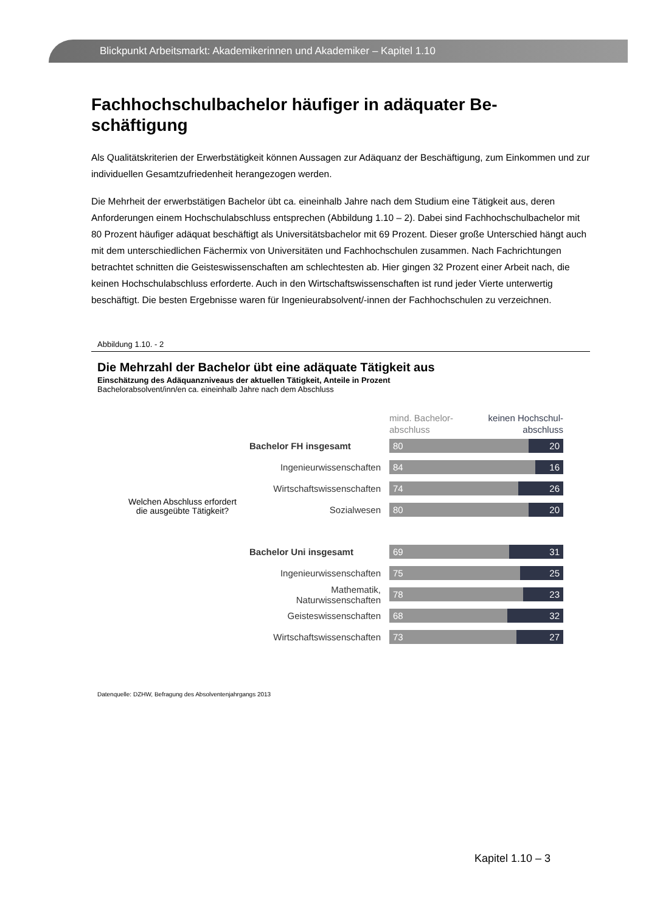Blickpunkt Arbeitsmarkt: Akademikerinnen und Akademiker – Kapitel 1.10
Fachhochschulbachelor häufiger in adäquater Be-
schäftigung
Als Qualitätskriterien der Erwerbstätigkeit können Aussagen zur Adäquanz der Beschäftigung, zum Einkommen und zur individuellen Gesamtzufriedenheit herangezogen werden.
Die Mehrheit der erwerbstätigen Bachelor übt ca. eineinhalb Jahre nach dem Studium eine Tätigkeit aus, deren Anforderungen einem Hochschulabschluss entsprechen (Abbildung 1.10 – 2). Dabei sind Fachhochschulbachelor mit 80 Prozent häufiger adäquat beschäftigt als Universitätsbachelor mit 69 Prozent. Dieser große Unterschied hängt auch mit dem unterschiedlichen Fächermix von Universitäten und Fachhochschulen zusammen. Nach Fachrichtungen betrachtet schnitten die Geisteswissenschaften am schlechtesten ab. Hier gingen 32 Prozent einer Arbeit nach, die keinen Hochschulabschluss erforderte. Auch in den Wirtschaftswissenschaften ist rund jeder Vierte unterwertig beschäftigt. Die besten Ergebnisse waren für Ingenieurabsolvent/-innen der Fachhochschulen zu verzeichnen.
Abbildung 1.10. - 2
Die Mehrzahl der Bachelor übt eine adäquate Tätigkeit aus
Einschätzung des Adäquanzniveaus der aktuellen Tätigkeit, Anteile in Prozent
Bachelorabsolvent/inn/en ca. eineinhalb Jahre nach dem Abschluss
mind. Bachelor-
abschluss
keinen Hochschul-
abschluss
Welchen Abschluss erfordert die ausgeübte Tätigkeit?
Bachelor FH insgesamt
80 20
Ingenieurwissenschaften
84 16
Wirtschaftswissenschaften
74 26
Sozialwesen
80 20
Bachelor Uni insgesamt
69 31
Ingenieurwissenschaften
75 25
Mathematik,
Naturwissenschaften
78 23
Geisteswissenschaften
68 32
Wirtschaftswissenschaften
73 27
Datenquelle: DZHW, Befragung des Absolventenjahrgangs 2013
Kapitel 1.10 – 3